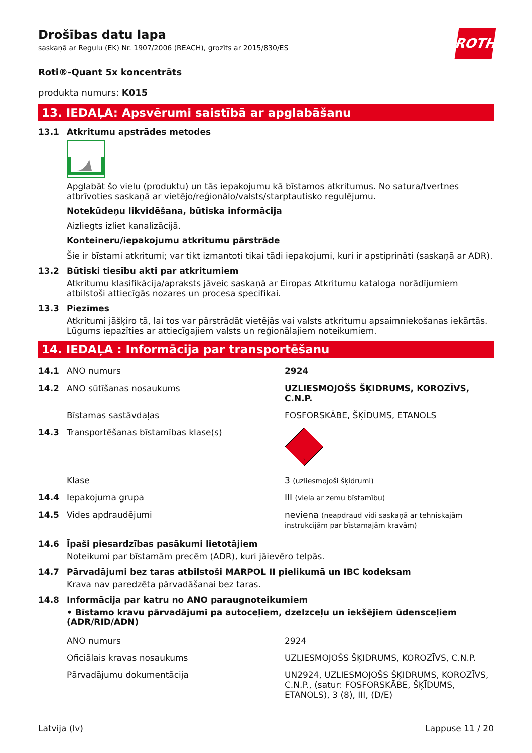Drošības datu lapa
saskaņā ar Regulu (EK) Nr. 1907/2006 (REACH), grozīts ar 2015/830/ES
ROTH
Roti®-Quant 5x koncentrāts
produkta numurs: K015
13. IEDAĻA: Apsvērumi saistībā ar apglabāšanu
13.1 Atkritumu apstrādes metodes
Apglabāt šo vielu (produktu) un tās iepakojumu kā bīstamos atkritumus. No satura/tvertnes atbrīvoties saskaņā ar vietējo/reģionālo/valsts/starptautisko regulējumu.
Notekūdeņu likvidēšana, būtiska informācija
Aizliegts izliet kanalizācijā.
Konteineru/iepakojumu atkritumu pārstrāde
Šie ir bīstami atkritumi; var tikt izmantoti tikai tādi iepakojumi, kuri ir apstiprināti (saskaņā ar ADR).
13.2 Būtiski tiesību akti par atkritumiem
Atkritumu klasifikācija/apraksts jāveic saskaņā ar Eiropas Atkritumu kataloga norādījumiem atbilstoši attiecīgās nozares un procesa specifikai.
13.3 Piezīmes
Atkritumi jāšķiro tā, lai tos var pārstrādāt vietējās vai valsts atkritumu apsaimniekošanas iekārtās. Lūgums iepazīties ar attiecīgajiem valsts un reģionālajiem noteikumiem.
14. IEDAĻA : Informācija par transportēšanu
| 14.1 | ANO numurs | 2924 |
| 14.2 | ANO sūtīšanas nosaukums | UZLIESMOJOŠS ŠĶIDRUMS, KOROZĪVS, C.N.P. |
| | Bīstamas sastāvdaļas | FOSFORSKĀBE, ŠĶĪDUMS, ETANOLS |
| 14.3 | Transportēšanas bīstamības klase(s) | 3 |
| | Klase | 3 (uzliesmojoši šķidrumi) |
| 14.4 | Iepakojuma grupa | III (viela ar zemu bīstamību) |
| 14.5 | Vides apdraudējumi | neviena (neapdraud vidi saskaņā ar tehniskajām instrukcijām par bīstamajām kravām) |
14.6 Īpaši piesardzības pasākumi lietotājiem
Noteikumi par bīstamām precēm (ADR), kuri jāievēro telpās.
14.7 Pārvadājumi bez taras atbilstoši MARPOL II pielikumā un IBC kodeksam
Krava nav paredzēta pārvadāšanai bez taras.
14.8 Informācija par katru no ANO paraugnoteikumiem
• Bīstamo kravu pārvadājumi pa autoceļiem, dzelzceļu un iekšējiem ūdensceļiem (ADR/RID/ADN)
| | ANO numurs | 2924 |
| | Oficiālais kravas nosaukums | UZLIESMOJOŠS ŠĶIDRUMS, KOROZĪVS, C.N.P. |
| | Pārvadājumu dokumentācija | UN2924, UZLIESMOJOŠS ŠĶIDRUMS, KOROZĪVS, C.N.P., (satur: FOSFORSKĀBE, ŠĶĪDUMS, ETANOLS), 3 (8), III, (D/E) |
Latvija (lv) Lappuse 11 / 20